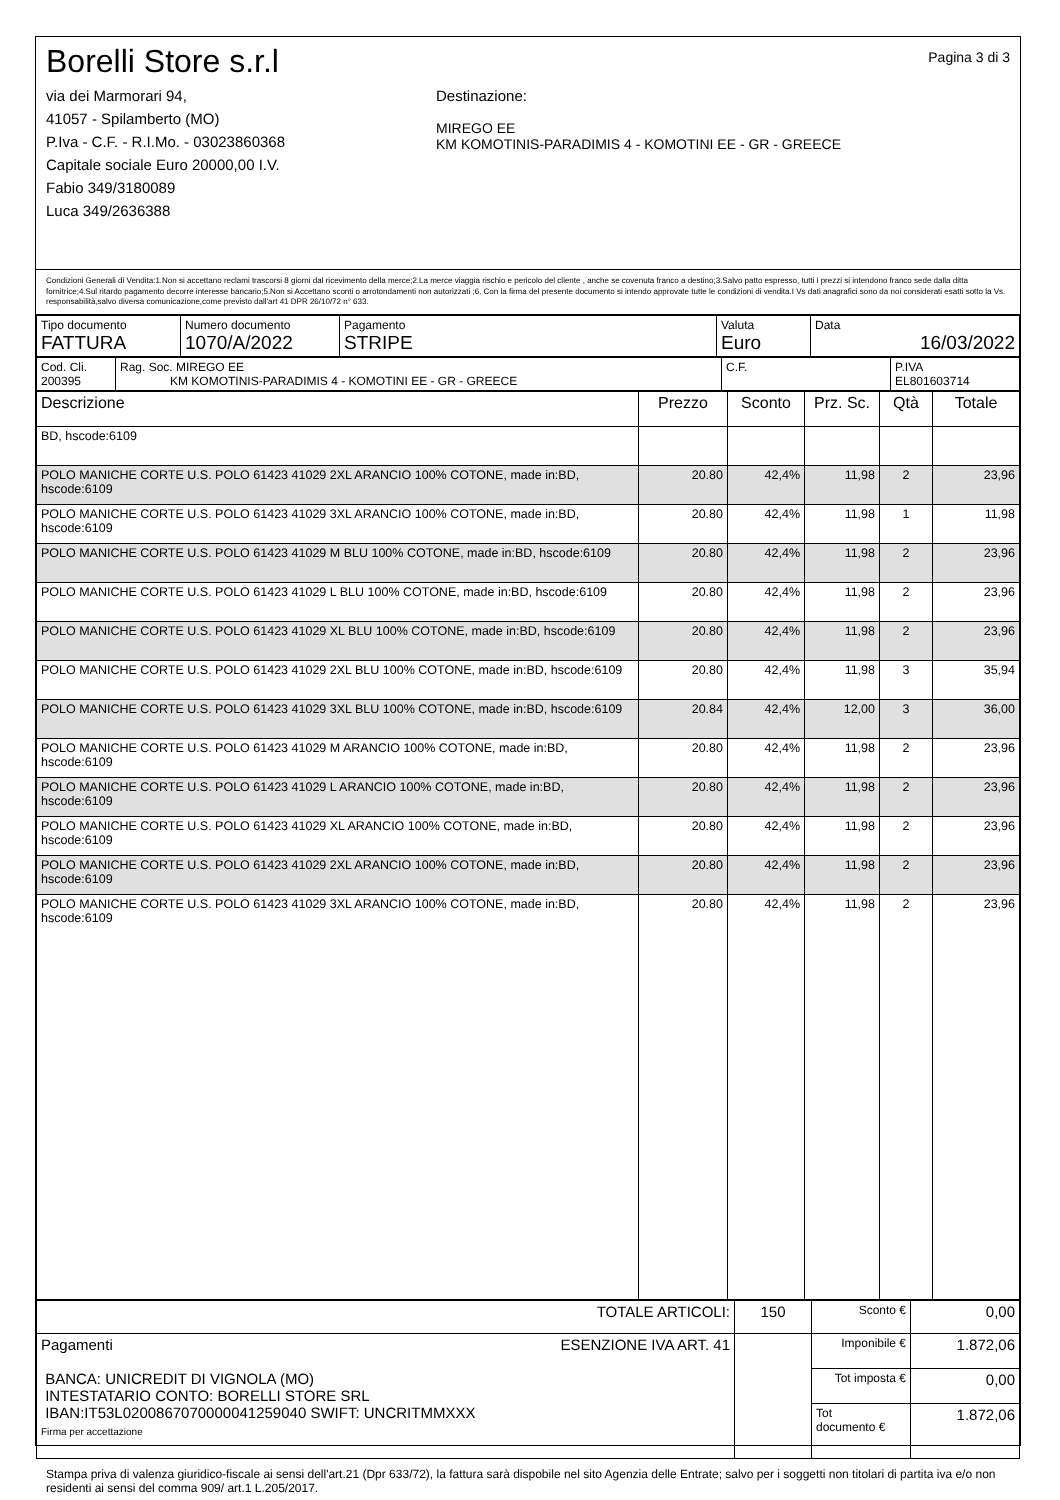Borelli Store s.r.l
via dei Marmorari 94,
41057 - Spilamberto (MO)
P.Iva - C.F. - R.I.Mo. - 03023860368
Capitale sociale Euro 20000,00 I.V.
Fabio 349/3180089
Luca 349/2636388
Destinazione:
MIREGO EE
KM KOMOTINIS-PARADIMIS 4 - KOMOTINI EE - GR - GREECE
Pagina 3 di 3
Condizioni Generali di Vendita:1.Non si accettano reclami trascorsi 8 giorni dal ricevimento della merce;2.La merce viaggia rischio e pericolo del cliente , anche se covenuta franco a destino;3.Salvo patto espresso, tutti i prezzi si intendono franco sede dalla ditta fornitrice;4.Sul ritardo pagamento decorre interesse bancario;5.Non si Accettano sconti o arrotondamenti non autorizzati ;6. Con la firma del presente documento si intendo approvate tutte le condizioni di vendita.I Vs dati anagrafici sono da noi considerati esatti sotto la Vs. responsabilità,salvo diversa comunicazione,come previsto dall'art 41 DPR 26/10/72 n° 633.
| Tipo documento FATTURA | Numero documento 1070/A/2022 | Pagamento STRIPE | Valuta Euro | Data 16/03/2022 |
| Cod. Cli. 200395 | Rag. Soc. MIREGO EE KM KOMOTINIS-PARADIMIS 4 - KOMOTINI EE - GR - GREECE | C.F. | P.IVA EL801603714 |
| Descrizione | Prezzo | Sconto | Prz. Sc. | Qtà | Totale |
| --- | --- | --- | --- | --- | --- |
| BD, hscode:6109 | | | | | |
| POLO MANICHE CORTE U.S. POLO 61423 41029 2XL ARANCIO 100% COTONE, made in:BD, hscode:6109 | 20.80 | 42,4% | 11,98 | 2 | 23,96 |
| POLO MANICHE CORTE U.S. POLO 61423 41029 3XL ARANCIO 100% COTONE, made in:BD, hscode:6109 | 20.80 | 42,4% | 11,98 | 1 | 11,98 |
| POLO MANICHE CORTE U.S. POLO 61423 41029 M BLU 100% COTONE, made in:BD, hscode:6109 | 20.80 | 42,4% | 11,98 | 2 | 23,96 |
| POLO MANICHE CORTE U.S. POLO 61423 41029 L BLU 100% COTONE, made in:BD, hscode:6109 | 20.80 | 42,4% | 11,98 | 2 | 23,96 |
| POLO MANICHE CORTE U.S. POLO 61423 41029 XL BLU 100% COTONE, made in:BD, hscode:6109 | 20.80 | 42,4% | 11,98 | 2 | 23,96 |
| POLO MANICHE CORTE U.S. POLO 61423 41029 2XL BLU 100% COTONE, made in:BD, hscode:6109 | 20.80 | 42,4% | 11,98 | 3 | 35,94 |
| POLO MANICHE CORTE U.S. POLO 61423 41029 3XL BLU 100% COTONE, made in:BD, hscode:6109 | 20.84 | 42,4% | 12,00 | 3 | 36,00 |
| POLO MANICHE CORTE U.S. POLO 61423 41029 M ARANCIO 100% COTONE, made in:BD, hscode:6109 | 20.80 | 42,4% | 11,98 | 2 | 23,96 |
| POLO MANICHE CORTE U.S. POLO 61423 41029 L ARANCIO 100% COTONE, made in:BD, hscode:6109 | 20.80 | 42,4% | 11,98 | 2 | 23,96 |
| POLO MANICHE CORTE U.S. POLO 61423 41029 XL ARANCIO 100% COTONE, made in:BD, hscode:6109 | 20.80 | 42,4% | 11,98 | 2 | 23,96 |
| POLO MANICHE CORTE U.S. POLO 61423 41029 2XL ARANCIO 100% COTONE, made in:BD, hscode:6109 | 20.80 | 42,4% | 11,98 | 2 | 23,96 |
| POLO MANICHE CORTE U.S. POLO 61423 41029 3XL ARANCIO 100% COTONE, made in:BD, hscode:6109 | 20.80 | 42,4% | 11,98 | 2 | 23,96 |
| TOTALE ARTICOLI: | 150 | Sconto € | 0,00 |
| Pagamenti ESENZIONE IVA ART. 41 BANCA: UNICREDIT DI VIGNOLA (MO) INTESTATARIO CONTO: BORELLI STORE SRL IBAN:IT53L0200867070000041259040 SWIFT: UNCRITMMXXX Firma per accettazione | | Imponibile € | 1.872,06 |
| | | Tot imposta € | 0,00 |
| | | Tot documento € | 1.872,06 |
Stampa priva di valenza giuridico-fiscale ai sensi dell'art.21 (Dpr 633/72), la fattura sarà dispobile nel sito Agenzia delle Entrate; salvo per i soggetti non titolari di partita iva e/o non residenti ai sensi del comma 909/ art.1 L.205/2017.